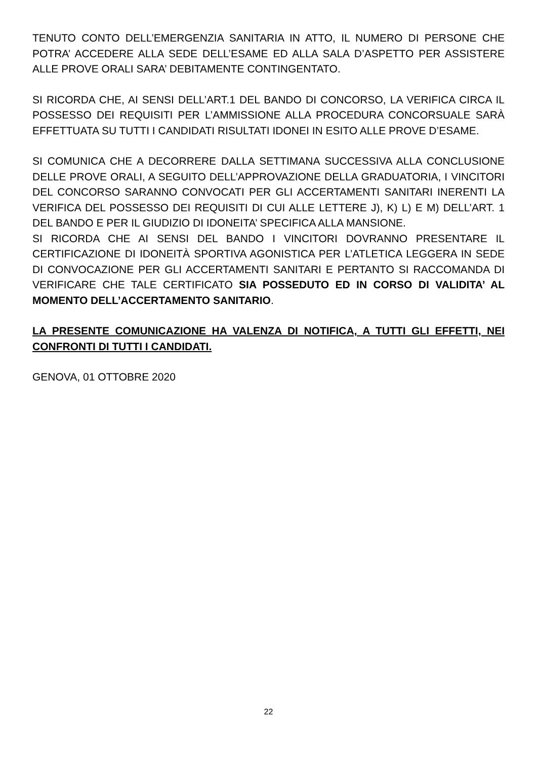TENUTO CONTO DELL’EMERGENZIA SANITARIA IN ATTO, IL NUMERO DI PERSONE CHE POTRA’ ACCEDERE ALLA SEDE DELL’ESAME ED ALLA SALA D’ASPETTO PER ASSISTERE ALLE PROVE ORALI SARA’ DEBITAMENTE CONTINGENTATO.
SI RICORDA CHE, AI SENSI DELL’ART.1 DEL BANDO DI CONCORSO, LA VERIFICA CIRCA IL POSSESSO DEI REQUISITI PER L’AMMISSIONE ALLA PROCEDURA CONCORSUALE SARÀ EFFETTUATA SU TUTTI I CANDIDATI RISULTATI IDONEI IN ESITO ALLE PROVE D’ESAME.
SI COMUNICA CHE A DECORRERE DALLA SETTIMANA SUCCESSIVA ALLA CONCLUSIONE DELLE PROVE ORALI, A SEGUITO DELL’APPROVAZIONE DELLA GRADUATORIA, I VINCITORI DEL CONCORSO SARANNO CONVOCATI PER GLI ACCERTAMENTI SANITARI INERENTI LA VERIFICA DEL POSSESSO DEI REQUISITI DI CUI ALLE LETTERE J), K) L) E M) DELL’ART. 1 DEL BANDO E PER IL GIUDIZIO DI IDONEITA’ SPECIFICA ALLA MANSIONE.
SI RICORDA CHE AI SENSI DEL BANDO I VINCITORI DOVRANNO PRESENTARE IL CERTIFICAZIONE DI IDONEITÀ SPORTIVA AGONISTICA PER L’ATLETICA LEGGERA IN SEDE DI CONVOCAZIONE PER GLI ACCERTAMENTI SANITARI E PERTANTO SI RACCOMANDA DI VERIFICARE CHE TALE CERTIFICATO SIA POSSEDUTO ED IN CORSO DI VALIDITA’ AL MOMENTO DELL’ACCERTAMENTO SANITARIO.
LA PRESENTE COMUNICAZIONE HA VALENZA DI NOTIFICA, A TUTTI GLI EFFETTI, NEI CONFRONTI DI TUTTI I CANDIDATI.
GENOVA, 01 OTTOBRE 2020
22